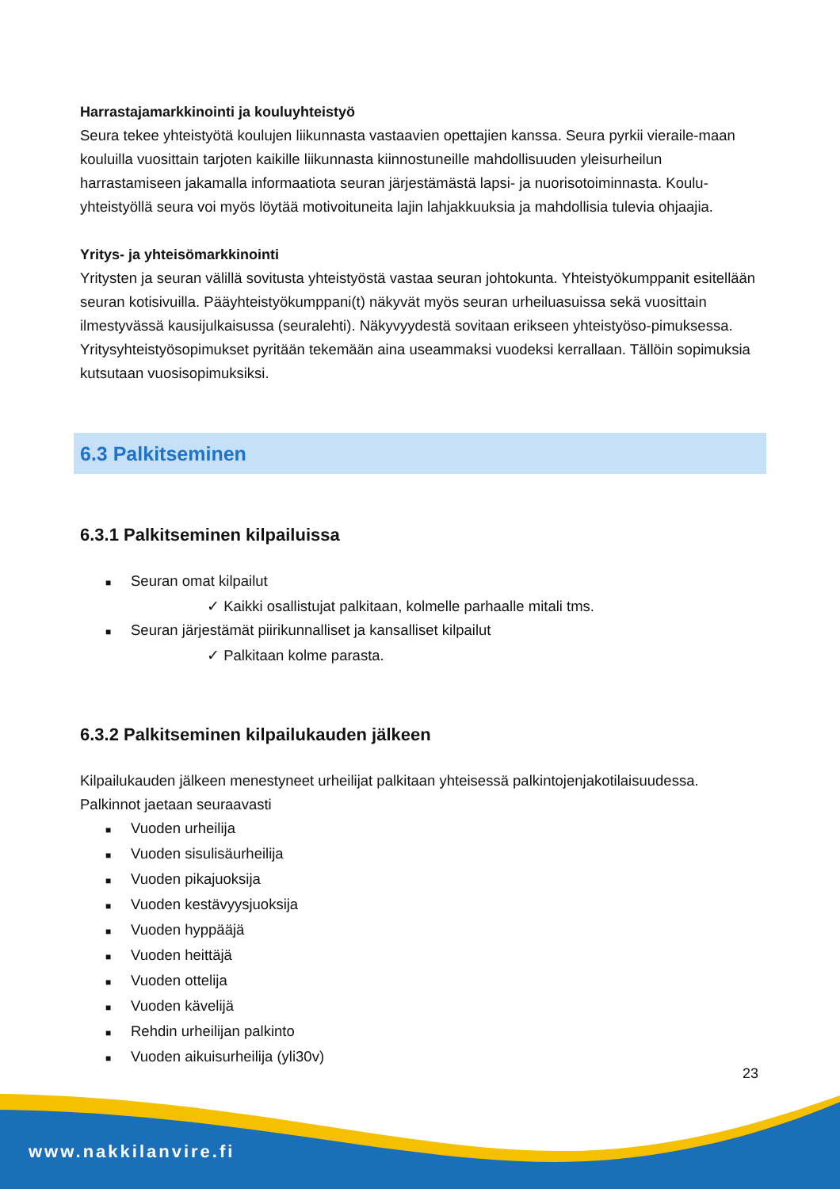Harrastajamarkkinointi ja kouluyhteistyö
Seura tekee yhteistyötä koulujen liikunnasta vastaavien opettajien kanssa. Seura pyrkii vieraile-maan kouluilla vuosittain tarjoten kaikille liikunnasta kiinnostuneille mahdollisuuden yleisurheilun harrastamiseen jakamalla informaatiota seuran järjestämästä lapsi- ja nuorisotoiminnasta. Koulu-yhteistyöllä seura voi myös löytää motivoituneita lajin lahjakkuuksia ja mahdollisia tulevia ohjaajia.
Yritys- ja yhteisömarkkinointi
Yritysten ja seuran välillä sovitusta yhteistyöstä vastaa seuran johtokunta. Yhteistyökumppanit esitellään seuran kotisivuilla. Pääyhteistyökumppani(t) näkyvät myös seuran urheiluasuissa sekä vuosittain ilmestyvässä kausijulkaisussa (seuralehti). Näkyvyydestä sovitaan erikseen yhteistyöso-pimuksessa. Yritysyhteistyösopimukset pyritään tekemään aina useammaksi vuodeksi kerrallaan. Tällöin sopimuksia kutsutaan vuosisopimuksiksi.
6.3 Palkitseminen
6.3.1 Palkitseminen kilpailuissa
■ Seuran omat kilpailut
✓ Kaikki osallistujat palkitaan, kolmelle parhaalle mitali tms.
■ Seuran järjestämät piirikunnalliset ja kansalliset kilpailut
✓ Palkitaan kolme parasta.
6.3.2 Palkitseminen kilpailukauden jälkeen
Kilpailukauden jälkeen menestyneet urheilijat palkitaan yhteisessä palkintojenjakotilaisuudessa. Palkinnot jaetaan seuraavasti
■ Vuoden urheilija
■ Vuoden sisulisäurheilija
■ Vuoden pikajuoksija
■ Vuoden kestävyysjuoksija
■ Vuoden hyppääjä
■ Vuoden heittäjä
■ Vuoden ottelija
■ Vuoden kävelijä
■ Rehdin urheilijan palkinto
■ Vuoden aikuisurheilija (yli30v)
23
www.nakkilanvire.fi